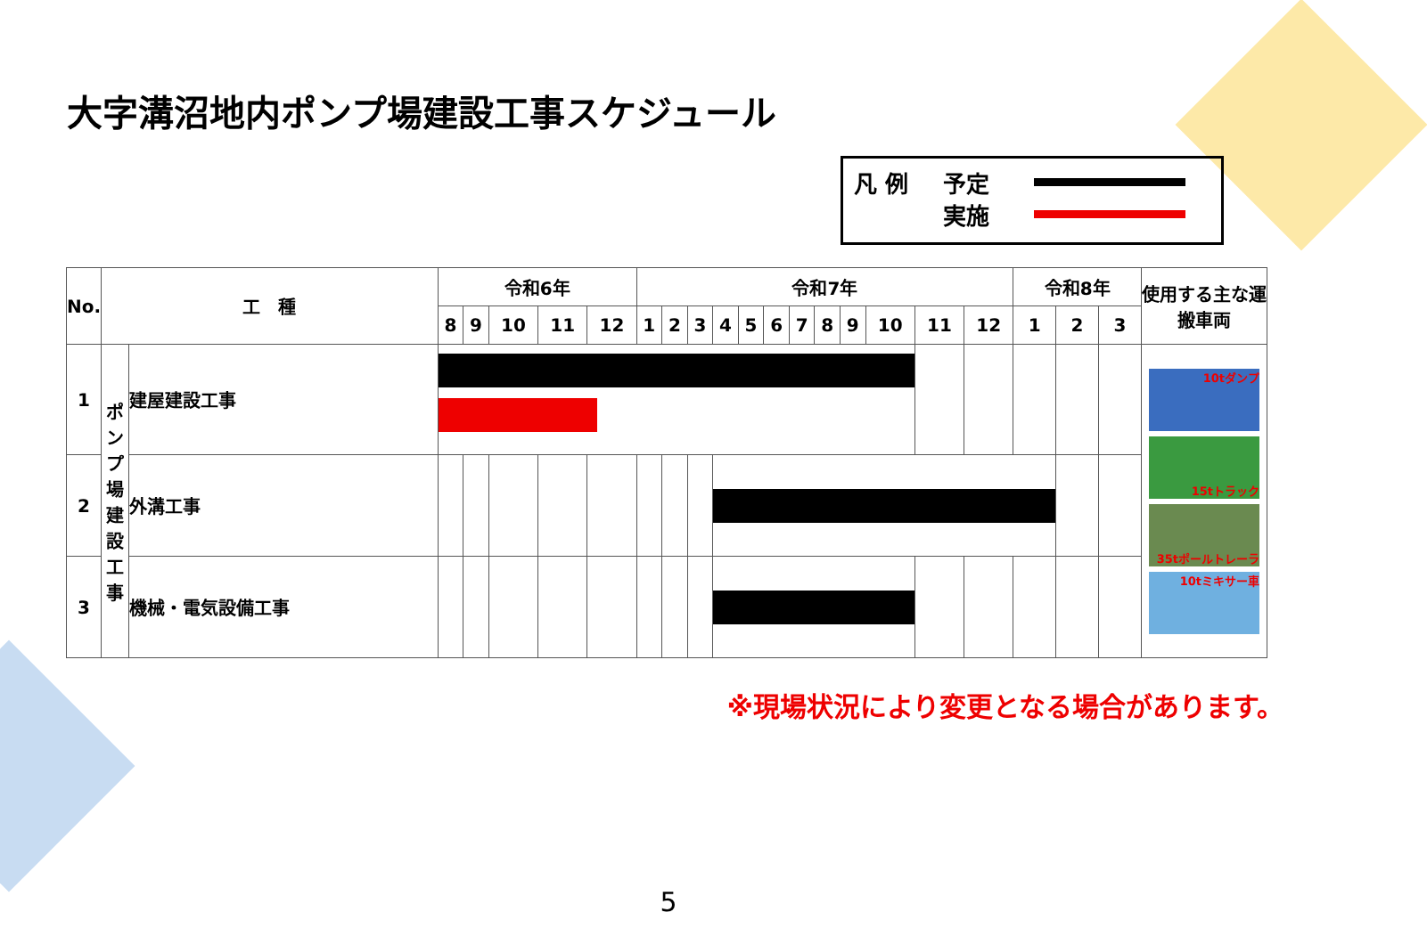大字溝沼地内ポンプ場建設工事スケジュール
凡 例
予定
実施
| No. | 工 種 | | 令和6年 | | | | | 令和7年 | | | | | | | | | | | | 令和8年 | | | 使用する主な運搬車両 |
| --- | --- | --- | --- | --- | --- | --- | --- | --- | --- | --- | --- | --- | --- | --- | --- | --- | --- | --- | --- | --- | --- | --- | --- |
| | | | 8 | 9 | 10 | 11 | 12 | 1 | 2 | 3 | 4 | 5 | 6 | 7 | 8 | 9 | 10 | 11 | 12 | 1 | 2 | 3 | |
| 1 | ポンプ場建設工事 | 建屋建設工事 | | | | | | | | | | | | | | | | | | | | | 10tダンプ 15tトラック 35tポールトレーラ 10tミキサー車 |
| 2 | | 外溝工事 | | | | | | | | | | | | | | | | | | | | | |
| 3 | | 機械・電気設備工事 | | | | | | | | | | | | | | | | | | | | | |
※現場状況により変更となる場合があります。
5